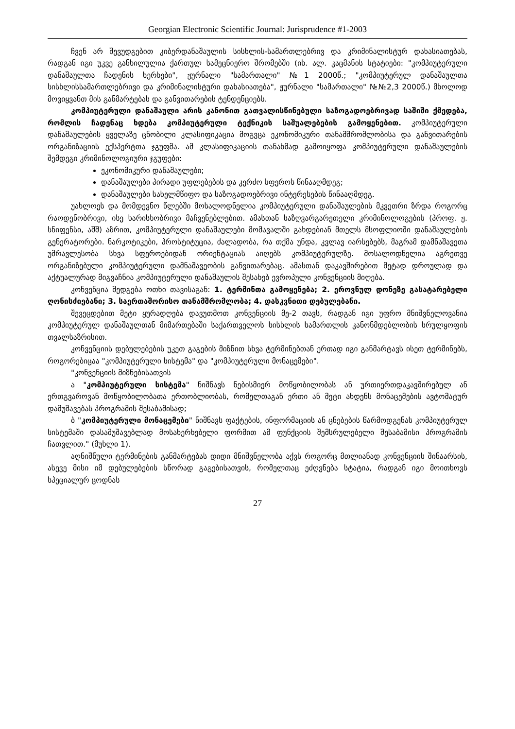Georgian Electronic Scientific Journal: Jurisprudence #1-2003
ჩვენ არ შევუდგებით კიბერდანაშაულის სისხლის-სამართლებრივ და კრიმინალისტურ დახასიათებას, რადგან იგი უკვე განხილულია ქართულ სამეცნიერო შრომებში (იხ. ალ. კაცმანის სტატიები: "კომპიუტერული დანაშაულთა ჩადენის ხერხები", ჟურნალი "სამართალი" №1 2000წ.; "კომპიუტერულ დანაშაულთა სისხლისსამართლებრივი და კრიმინალისტური დახასიათება", ჟურნალი "სამართალი" №№2,3 2000წ.) მხოლოდ მოვიყვანთ მის განმარტებას და განვითარების ტენდენციებს.
კომპიუტერული დანაშაული არის კანონით გათვალისწინებული საზოგადოებრივად საშიში ქმედება, რომლის ჩადენაც ხდება კომპიუტერული ტექნიკის საშუალებების გამოყენებით. კომპიუტერული დანაშაულების ყველაზე ცნობილი კლასიფიკაცია მოგვცა ეკონომიკური თანამშრომლობისა და განვითარების ორგანიზაციის ექსპერტთა ჯგუფმა. ამ კლასიფიკაციის თანახმად გამოიყოფა კომპიუტერული დანაშაულების შემდეგი კრიმინოლოგიური ჯგუფები:
ეკონომიკური დანაშაულები;
დანაშაულები პირადი უფლებების და კერძო სფეროს წინააღმდეგ;
დანაშაულები სახელმწიფო და საზოგადოებრივი ინტერესების წინააღმდეგ.
უახლოეს და მომდევნო წლებში მოსალოდნელია კომპიუტერული დანაშაულების მკვეთრი ზრდა როგორც რაოდენობრივი, ისე ხარისხობრივი მაჩვენებლებით. ამასთან საზღვარგარეთელი კრიმინოლოგების (პროფ. ჟ. სნიფენსი, აშშ) აზრით, კომპიუტერული დანაშაულები მომავალში გახდებიან მთელს მსოფლიოში დანაშაულების გენერატორები. ნარკოტიკები, პროსტიტუცია, ძალადობა, რა თქმა უნდა, კვლავ იარსებებს, მაგრამ დამნაშავეთა უმრავლესობა სხვა სფეროებიდან ორიენტაციას აიღებს კომპიუტერულზე. მოსალოდნელია აგრეთვე ორგანიზებული კომპიუტერული დამნაშავეობის განვითარებაც. ამასთან დაკავშირებით მეტად დროულად და აქტუალურად მიგვაჩნია კომპიუტერული დანაშაულის შესახებ ევროპული კონვენციის მიღება.
კონვენცია შედგება ოთხი თავისაგან: 1. ტერმინთა გამოყენება; 2. ეროვნულ დონეზე გასატარებელი ღონისძიებანი; 3. საერთაშორისო თანამშრომლობა; 4. დასკვნითი დებულებანი.
შევეცდებით მეტი ყურადღება დავუთმოთ კონვენციის მე-2 თავს, რადგან იგი უფრო მნიშვნელოვანია კომპიუტერულ დანაშაულთან მიმართებაში საქართველოს სისხლის სამართლის კანონმდებლობის სრულყოფის თვალსაზრისით.
კონვენციის დებულებების უკეთ გაგების მიზნით სხვა ტერმინებთან ერთად იგი განმარტავს ისეთ ტერმინებს, როგორებიცაა "კომპიუტერული სისტემა" და "კომპიუტერული მონაცემები".
"კონვენციის მიზნებისათვის
ა "კომპიუტერული სისტემა" ნიშნავს ნებისმიერ მოწყობილობას ან ურთიერთდაკავშირებულ ან ერთგვაროვან მოწყობილობათა ერთობლიობას, რომელთაგან ერთი ან მეტი ახდენს მონაცემების ავტომატურ დამუშავებას პროგრამის შესაბამისად;
ბ "კომპიუტერული მონაცემები" ნიშნავს ფაქტების, ინფორმაციის ან ცნებების წარმოდგენას კომპიუტერულ სისტემაში დასამუშავებლად მოსახერხებელი ფორმით ამ ფუნქციის შემსრულებელი შესაბამისი პროგრამის ჩათვლით." (მუხლი 1).
აღნიშნული ტერმინების განმარტებას დიდი მნიშვნელობა აქვს როგორც მთლიანად კონვენციის შინაარსის, ასევე მისი იმ დებულებების სწორად გაგებისათვის, რომელთაც ეძღვნება სტატია, რადგან იგი მოითხოვს სპეციალურ ცოდნას
27